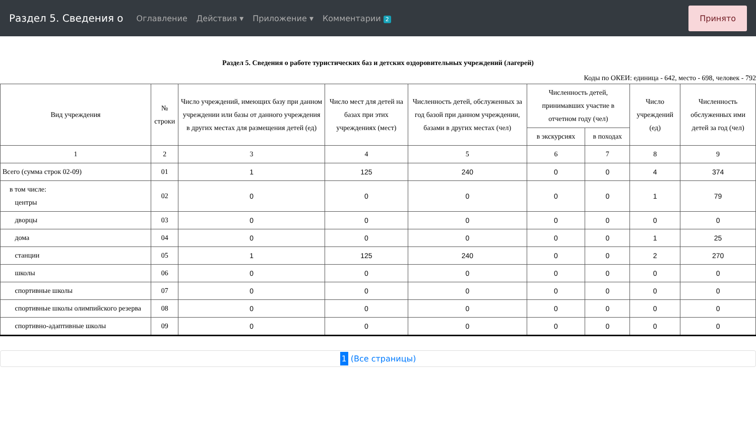Раздел 5. Сведения о Оглавление Действия ▾ Приложение ▾ Комментарии 2 Принято
Раздел 5. Сведения о работе туристических баз и детских оздоровительных учреждений (лагерей)
Коды по ОКЕИ: единица - 642, место - 698, человек - 792
| Вид учреждения | № строки | Число учреждений, имеющих базу при данном учреждении или базы от данного учреждения в других местах для размещения детей (ед) | Число мест для детей на базах при этих учреждениях (мест) | Численность детей, обслуженных за год базой при данном учреждении, базами в других местах (чел) | Численность детей, принимавших участие в отчетном году (чел) | | Число учреждений (ед) | Численность обслуженных ими детей за год (чел) |
| --- | --- | --- | --- | --- | --- | --- | --- | --- |
| | | | | | в экскурсиях | в походах | | |
| 1 | 2 | 3 | 4 | 5 | 6 | 7 | 8 | 9 |
| Всего (сумма строк 02-09) | 01 | 1 | 125 | 240 | 0 | 0 | 4 | 374 |
| в том числе: центры | 02 | 0 | 0 | 0 | 0 | 0 | 1 | 79 |
| дворцы | 03 | 0 | 0 | 0 | 0 | 0 | 0 | 0 |
| дома | 04 | 0 | 0 | 0 | 0 | 0 | 1 | 25 |
| станции | 05 | 1 | 125 | 240 | 0 | 0 | 2 | 270 |
| школы | 06 | 0 | 0 | 0 | 0 | 0 | 0 | 0 |
| спортивные школы | 07 | 0 | 0 | 0 | 0 | 0 | 0 | 0 |
| спортивные школы олимпийского резерва | 08 | 0 | 0 | 0 | 0 | 0 | 0 | 0 |
| спортивно-адаптивные школы | 09 | 0 | 0 | 0 | 0 | 0 | 0 | 0 |
1 (Все страницы)